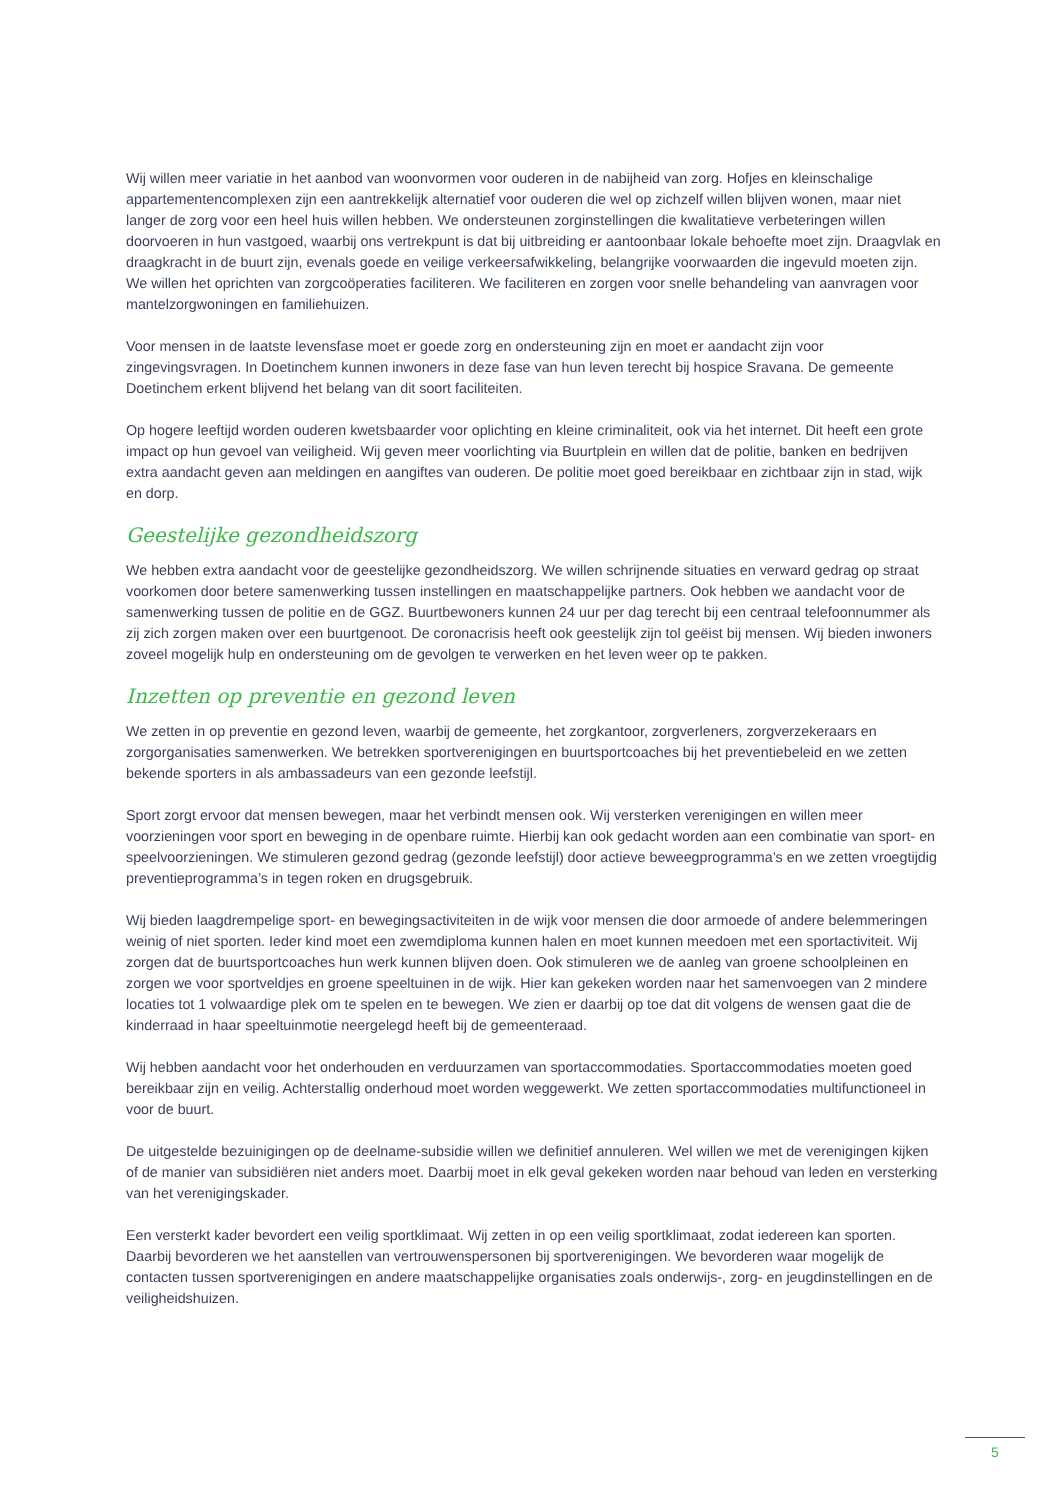Wij willen meer variatie in het aanbod van woonvormen voor ouderen in de nabijheid van zorg. Hofjes en kleinschalige appartementencomplexen zijn een aantrekkelijk alternatief voor ouderen die wel op zichzelf willen blijven wonen, maar niet langer de zorg voor een heel huis willen hebben. We ondersteunen zorginstellingen die kwalitatieve verbeteringen willen doorvoeren in hun vastgoed, waarbij ons vertrekpunt is dat bij uitbreiding er aantoonbaar lokale behoefte moet zijn. Draagvlak en draagkracht in de buurt zijn, evenals goede en veilige verkeersafwikkeling, belangrijke voorwaarden die ingevuld moeten zijn. We willen het oprichten van zorgcoöperaties faciliteren. We faciliteren en zorgen voor snelle behandeling van aanvragen voor mantelzorgwoningen en familiehuizen.
Voor mensen in de laatste levensfase moet er goede zorg en ondersteuning zijn en moet er aandacht zijn voor zingevingsvragen. In Doetinchem kunnen inwoners in deze fase van hun leven terecht bij hospice Sravana. De gemeente Doetinchem erkent blijvend het belang van dit soort faciliteiten.
Op hogere leeftijd worden ouderen kwetsbaarder voor oplichting en kleine criminaliteit, ook via het internet. Dit heeft een grote impact op hun gevoel van veiligheid. Wij geven meer voorlichting via Buurtplein en willen dat de politie, banken en bedrijven extra aandacht geven aan meldingen en aangiftes van ouderen. De politie moet goed bereikbaar en zichtbaar zijn in stad, wijk en dorp.
Geestelijke gezondheidszorg
We hebben extra aandacht voor de geestelijke gezondheidszorg. We willen schrijnende situaties en verward gedrag op straat voorkomen door betere samenwerking tussen instellingen en maatschappelijke partners. Ook hebben we aandacht voor de samenwerking tussen de politie en de GGZ. Buurtbewoners kunnen 24 uur per dag terecht bij een centraal telefoonnummer als zij zich zorgen maken over een buurtgenoot. De coronacrisis heeft ook geestelijk zijn tol geëist bij mensen. Wij bieden inwoners zoveel mogelijk hulp en ondersteuning om de gevolgen te verwerken en het leven weer op te pakken.
Inzetten op preventie en gezond leven
We zetten in op preventie en gezond leven, waarbij de gemeente, het zorgkantoor, zorgverleners, zorgverzekeraars en zorgorganisaties samenwerken. We betrekken sportverenigingen en buurtsportcoaches bij het preventiebeleid en we zetten bekende sporters in als ambassadeurs van een gezonde leefstijl.
Sport zorgt ervoor dat mensen bewegen, maar het verbindt mensen ook. Wij versterken verenigingen en willen meer voorzieningen voor sport en beweging in de openbare ruimte. Hierbij kan ook gedacht worden aan een combinatie van sport- en speelvoorzieningen. We stimuleren gezond gedrag (gezonde leefstijl) door actieve beweegprogramma’s en we zetten vroegtijdig preventieprogramma’s in tegen roken en drugsgebruik.
Wij bieden laagdrempelige sport- en bewegingsactiviteiten in de wijk voor mensen die door armoede of andere belemmeringen weinig of niet sporten. Ieder kind moet een zwemdiploma kunnen halen en moet kunnen meedoen met een sportactiviteit. Wij zorgen dat de buurtsportcoaches hun werk kunnen blijven doen. Ook stimuleren we de aanleg van groene schoolpleinen en zorgen we voor sportveldjes en groene speeltuinen in de wijk. Hier kan gekeken worden naar het samenvoegen van 2 mindere locaties tot 1 volwaardige plek om te spelen en te bewegen. We zien er daarbij op toe dat dit volgens de wensen gaat die de kinderraad in haar speeltuinmotie neergelegd heeft bij de gemeenteraad.
Wij hebben aandacht voor het onderhouden en verduurzamen van sportaccommodaties. Sportaccommodaties moeten goed bereikbaar zijn en veilig. Achterstallig onderhoud moet worden weggewerkt. We zetten sportaccommodaties multifunctioneel in voor de buurt.
De uitgestelde bezuinigingen op de deelname-subsidie willen we definitief annuleren. Wel willen we met de verenigingen kijken of de manier van subsidiëren niet anders moet. Daarbij moet in elk geval gekeken worden naar behoud van leden en versterking van het verenigingskader.
Een versterkt kader bevordert een veilig sportklimaat. Wij zetten in op een veilig sportklimaat, zodat iedereen kan sporten. Daarbij bevorderen we het aanstellen van vertrouwenspersonen bij sportverenigingen. We bevorderen waar mogelijk de contacten tussen sportverenigingen en andere maatschappelijke organisaties zoals onderwijs-, zorg- en jeugdinstellingen en de veiligheidshuizen.
5